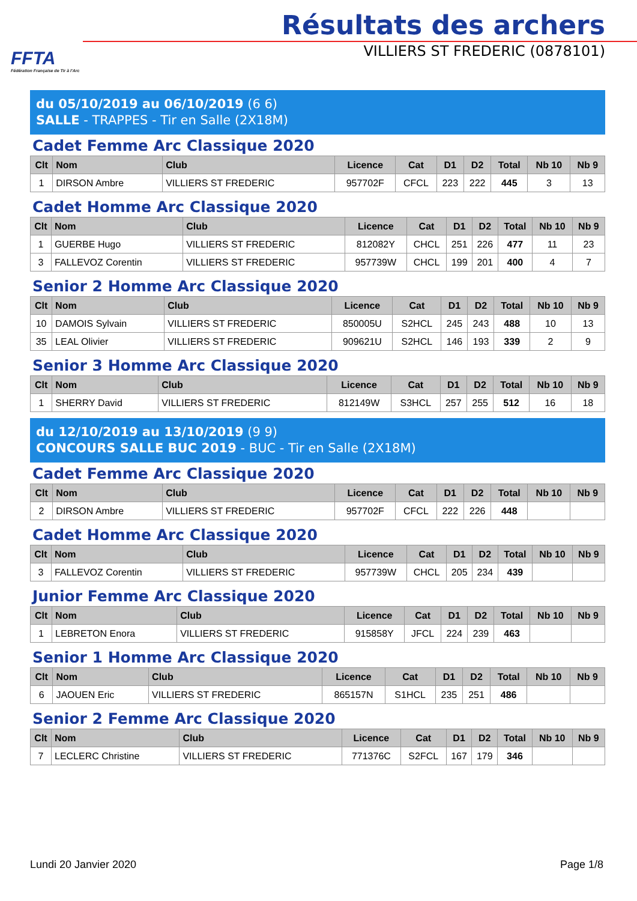FFTA
Fédération Française de Tir à l'Arc
Résultats des archers
VILLIERS ST FREDERIC (0878101)
du 05/10/2019 au 06/10/2019 (6 6)
SALLE - TRAPPES - Tir en Salle (2X18M)
Cadet Femme Arc Classique 2020
| Clt | Nom | Club | Licence | Cat | D1 | D2 | Total | Nb 10 | Nb 9 |
| --- | --- | --- | --- | --- | --- | --- | --- | --- | --- |
| 1 | DIRSON Ambre | VILLIERS ST FREDERIC | 957702F | CFCL | 223 | 222 | 445 | 3 | 13 |
Cadet Homme Arc Classique 2020
| Clt | Nom | Club | Licence | Cat | D1 | D2 | Total | Nb 10 | Nb 9 |
| --- | --- | --- | --- | --- | --- | --- | --- | --- | --- |
| 1 | GUERBE Hugo | VILLIERS ST FREDERIC | 812082Y | CHCL | 251 | 226 | 477 | 11 | 23 |
| 3 | FALLEVOZ Corentin | VILLIERS ST FREDERIC | 957739W | CHCL | 199 | 201 | 400 | 4 | 7 |
Senior 2 Homme Arc Classique 2020
| Clt | Nom | Club | Licence | Cat | D1 | D2 | Total | Nb 10 | Nb 9 |
| --- | --- | --- | --- | --- | --- | --- | --- | --- | --- |
| 10 | DAMOIS Sylvain | VILLIERS ST FREDERIC | 850005U | S2HCL | 245 | 243 | 488 | 10 | 13 |
| 35 | LEAL Olivier | VILLIERS ST FREDERIC | 909621U | S2HCL | 146 | 193 | 339 | 2 | 9 |
Senior 3 Homme Arc Classique 2020
| Clt | Nom | Club | Licence | Cat | D1 | D2 | Total | Nb 10 | Nb 9 |
| --- | --- | --- | --- | --- | --- | --- | --- | --- | --- |
| 1 | SHERRY David | VILLIERS ST FREDERIC | 812149W | S3HCL | 257 | 255 | 512 | 16 | 18 |
du 12/10/2019 au 13/10/2019 (9 9)
CONCOURS SALLE BUC 2019 - BUC - Tir en Salle (2X18M)
Cadet Femme Arc Classique 2020
| Clt | Nom | Club | Licence | Cat | D1 | D2 | Total | Nb 10 | Nb 9 |
| --- | --- | --- | --- | --- | --- | --- | --- | --- | --- |
| 2 | DIRSON Ambre | VILLIERS ST FREDERIC | 957702F | CFCL | 222 | 226 | 448 | | |
Cadet Homme Arc Classique 2020
| Clt | Nom | Club | Licence | Cat | D1 | D2 | Total | Nb 10 | Nb 9 |
| --- | --- | --- | --- | --- | --- | --- | --- | --- | --- |
| 3 | FALLEVOZ Corentin | VILLIERS ST FREDERIC | 957739W | CHCL | 205 | 234 | 439 | | |
Junior Femme Arc Classique 2020
| Clt | Nom | Club | Licence | Cat | D1 | D2 | Total | Nb 10 | Nb 9 |
| --- | --- | --- | --- | --- | --- | --- | --- | --- | --- |
| 1 | LEBRETON Enora | VILLIERS ST FREDERIC | 915858Y | JFCL | 224 | 239 | 463 | | |
Senior 1 Homme Arc Classique 2020
| Clt | Nom | Club | Licence | Cat | D1 | D2 | Total | Nb 10 | Nb 9 |
| --- | --- | --- | --- | --- | --- | --- | --- | --- | --- |
| 6 | JAOUEN Eric | VILLIERS ST FREDERIC | 865157N | S1HCL | 235 | 251 | 486 | | |
Senior 2 Femme Arc Classique 2020
| Clt | Nom | Club | Licence | Cat | D1 | D2 | Total | Nb 10 | Nb 9 |
| --- | --- | --- | --- | --- | --- | --- | --- | --- | --- |
| 7 | LECLERC Christine | VILLIERS ST FREDERIC | 771376C | S2FCL | 167 | 179 | 346 | | |
Lundi 20 Janvier 2020 Page 1/8